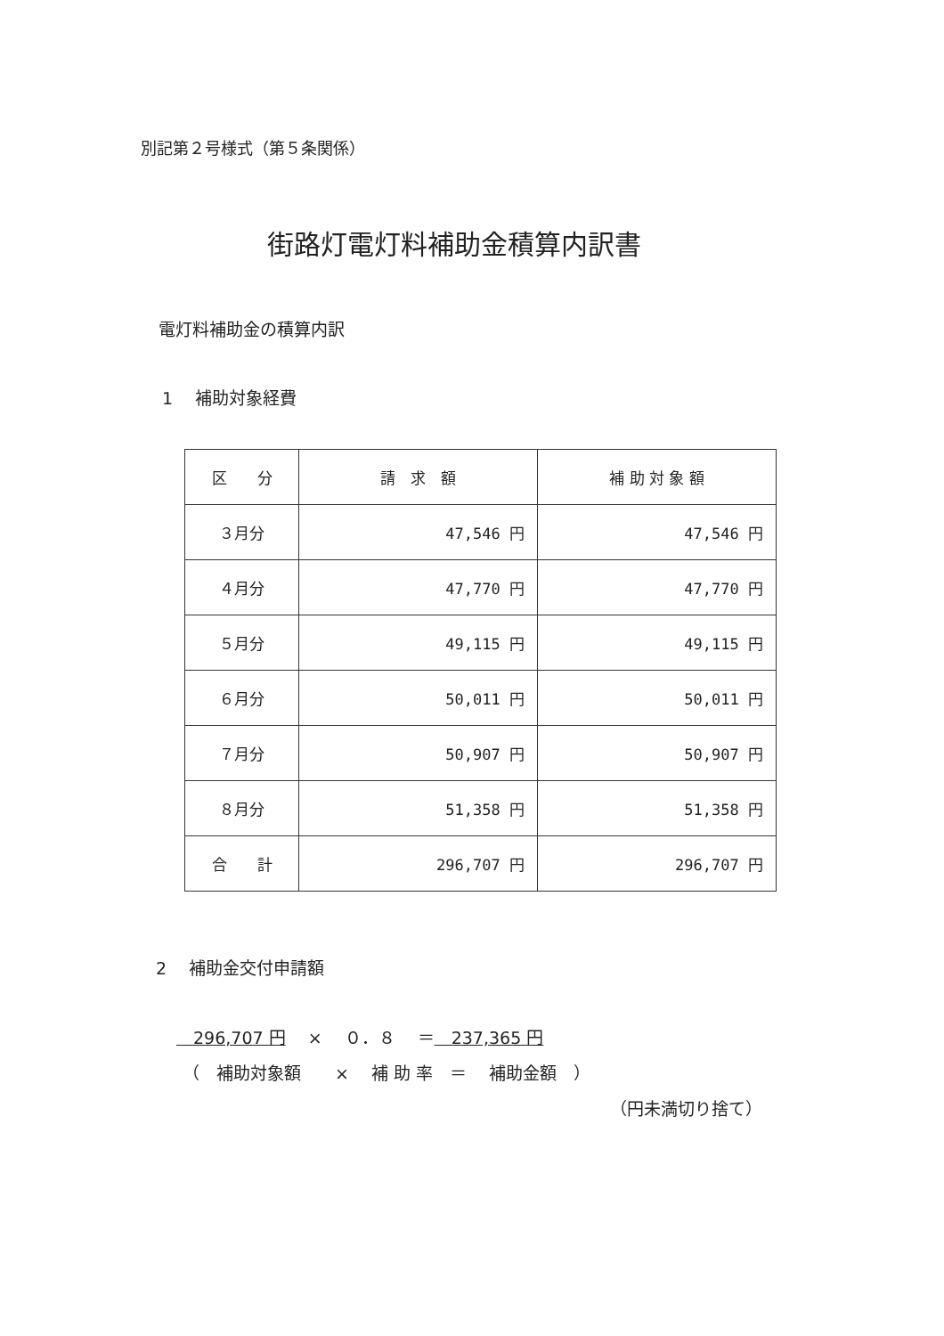別記第２号様式（第５条関係）
街路灯電灯料補助金積算内訳書
電灯料補助金の積算内訳
1　 補助対象経費
| 区 分 | 請 求 額 | 補 助 対 象 額 |
| --- | --- | --- |
| ３月分 | 47,546 円 | 47,546 円 |
| ４月分 | 47,770 円 | 47,770 円 |
| ５月分 | 49,115 円 | 49,115 円 |
| ６月分 | 50,011 円 | 50,011 円 |
| ７月分 | 50,907 円 | 50,907 円 |
| ８月分 | 51,358 円 | 51,358 円 |
| 合 計 | 296,707 円 | 296,707 円 |
2　 補助金交付申請額
　296,707 円　 ×　 ０．８　 ＝　237,365 円
（　補助対象額　　×　 補 助 率　＝　 補助金額　）
（円未満切り捨て）